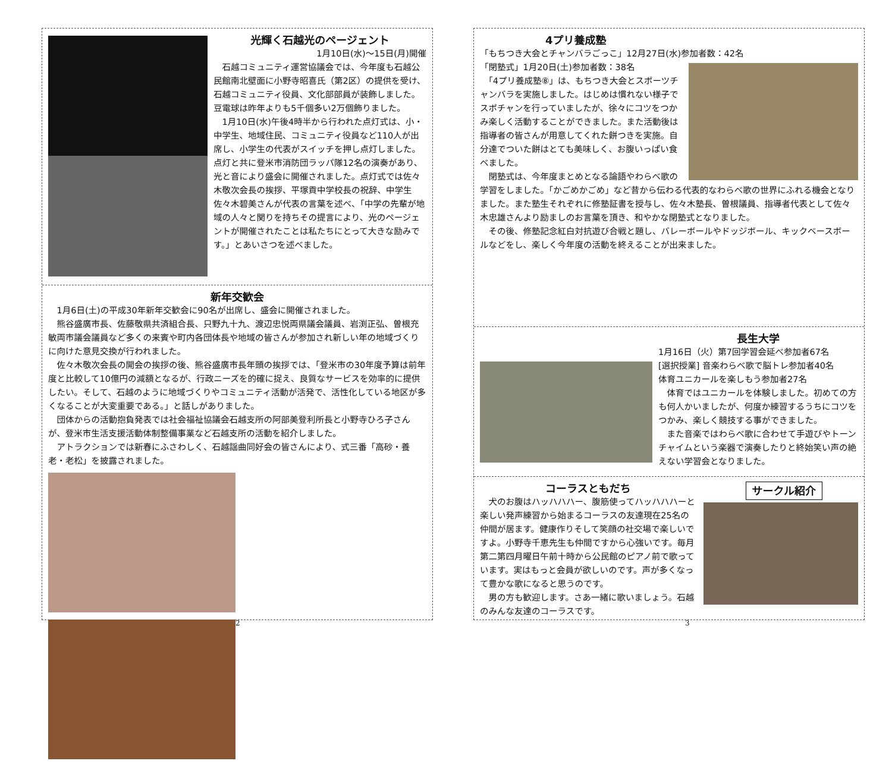光輝く石越光のページェント
1月10日(水)～15日(月)開催
　石越コミュニティ運営協議会では、今年度も石越公民館南北壁面に小野寺昭喜氏（第2区）の提供を受け、石越コミュニティ役員、文化部部員が装飾しました。豆電球は昨年よりも5千個多い2万個飾りました。
　1月10日(水)午後4時半から行われた点灯式は、小・中学生、地域住民、コミュニティ役員など110人が出席し、小学生の代表がスイッチを押し点灯しました。点灯と共に登米市消防団ラッパ隊12名の演奏があり、光と音により盛会に開催されました。点灯式では佐々木敬次会長の挨拶、平塚貢中学校長の祝辞、中学生佐々木碧美さんが代表の言葉を述べ、「中学の先輩が地域の人々と関りを持ちその提言により、光のページェントが開催されたことは私たちにとって大きな励みです。」とあいさつを述べました。
新年交歓会
　1月6日(土)の平成30年新年交歓会に90名が出席し、盛会に開催されました。
　熊谷盛廣市長、佐藤敬県共済組合長、只野九十九、渡辺忠悦両県議会議員、岩渕正弘、曽根充敏両市議会議員など多くの来賓や町内各団体長や地域の皆さんが参加され新しい年の地域づくりに向けた意見交換が行われました。
　佐々木敬次会長の開会の挨拶の後、熊谷盛廣市長年頭の挨拶では、「登米市の30年度予算は前年度と比較して10億円の減額となるが、行政ニーズを的確に捉え、良質なサービスを効率的に提供したい。そして、石越のように地域づくりやコミュニティ活動が活発で、活性化している地区が多くなることが大変重要である。」と話しがありました。
　団体からの活動抱負発表では社会福祉協議会石越支所の阿部美登利所長と小野寺ひろ子さんが、登米市生活支援活動体制整備事業など石越支所の活動を紹介しました。
　アトラクションでは新春にふさわしく、石越謡曲同好会の皆さんにより、式三番「高砂・養老・老松」を披露されました。
2
4プリ養成塾
「もちつき大会とチャンバラごっこ」12月27日(水)参加者数：42名
「閉塾式」1月20日(土)参加者数：38名
　「4プリ養成塾⑧」は、もちつき大会とスポーツチャンバラを実施しました。はじめは慣れない様子でスポチャンを行っていましたが、徐々にコツをつかみ楽しく活動することができました。また活動後は指導者の皆さんが用意してくれた餅つきを実施。自分達でついた餅はとても美味しく、お腹いっぱい食べました。
　閉塾式は、今年度まとめとなる論語やわらべ歌の学習をしました。「かごめかごめ」など昔から伝わる代表的なわらべ歌の世界にふれる機会となりました。また塾生それぞれに修塾証書を授与し、佐々木塾長、曽根議員、指導者代表として佐々木忠雄さんより励ましのお言葉を頂き、和やかな閉塾式となりました。
　その後、修塾記念紅白対抗遊び合戦と題し、バレーボールやドッジボール、キックベースボールなどをし、楽しく今年度の活動を終えることが出来ました。
長生大学
1月16日（火）第7回学習会延べ参加者67名
[選択授業] 音楽わらべ歌で脳トレ参加者40名
体育ユニカールを楽しもう参加者27名
　体育ではユニカールを体験しました。初めての方も何人かいましたが、何度か練習するうちにコツをつかみ、楽しく競技する事ができました。
　また音楽ではわらべ歌に合わせて手遊びやトーンチャイムという楽器で演奏したりと終始笑い声の絶えない学習会となりました。
サークル紹介
コーラスともだち
　犬のお腹はハッハハハー、腹筋使ってハッハハハーと楽しい発声練習から始まるコーラスの友達現在25名の仲間が居ます。健康作りそして笑顔の社交場で楽しいですよ。小野寺千恵先生も仲間ですから心強いです。毎月第二第四月曜日午前十時から公民館のピアノ前で歌っています。実はもっと会員が欲しいのです。声が多くなって豊かな歌になると思うのです。
　男の方も歓迎します。さあ一緒に歌いましょう。石越のみんな友達のコーラスです。
3